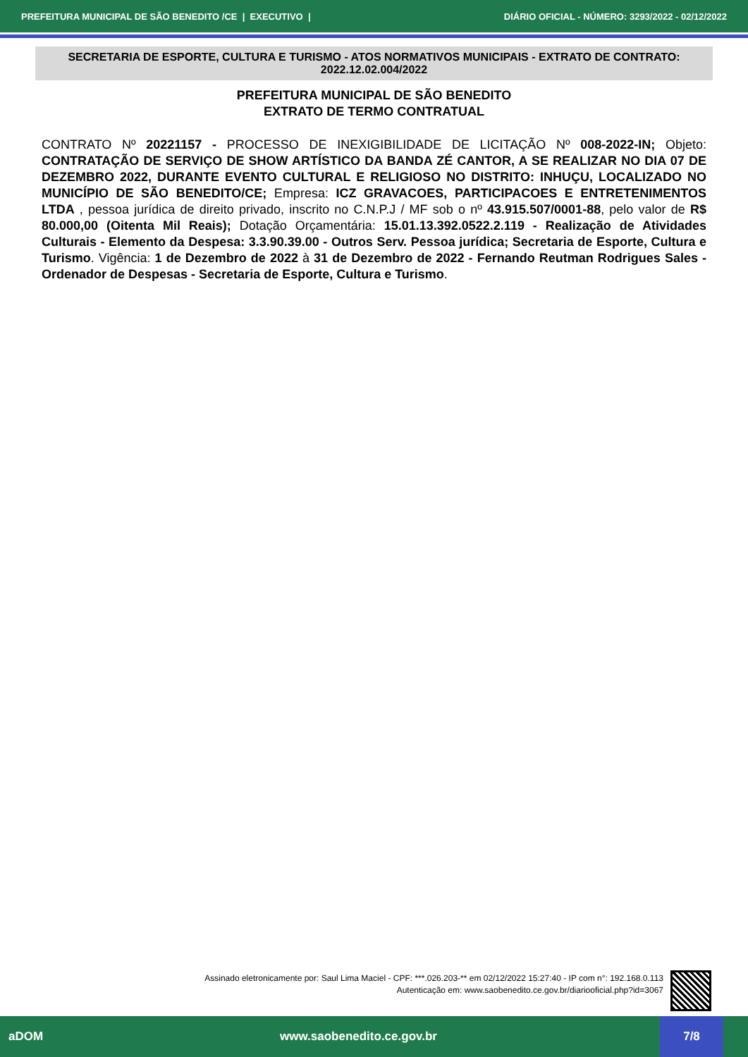PREFEITURA MUNICIPAL DE SÃO BENEDITO /CE | EXECUTIVO | DIÁRIO OFICIAL - NÚMERO: 3293/2022 - 02/12/2022
SECRETARIA DE ESPORTE, CULTURA E TURISMO - ATOS NORMATIVOS MUNICIPAIS - EXTRATO DE CONTRATO: 2022.12.02.004/2022
PREFEITURA MUNICIPAL DE SÃO BENEDITO
EXTRATO DE TERMO CONTRATUAL
CONTRATO Nº 20221157 - PROCESSO DE INEXIGIBILIDADE DE LICITAÇÃO Nº 008-2022-IN; Objeto: CONTRATAÇÃO DE SERVIÇO DE SHOW ARTÍSTICO DA BANDA ZÉ CANTOR, A SE REALIZAR NO DIA 07 DE DEZEMBRO 2022, DURANTE EVENTO CULTURAL E RELIGIOSO NO DISTRITO: INHUÇU, LOCALIZADO NO MUNICÍPIO DE SÃO BENEDITO/CE; Empresa: ICZ GRAVACOES, PARTICIPACOES E ENTRETENIMENTOS LTDA , pessoa jurídica de direito privado, inscrito no C.N.P.J / MF sob o nº 43.915.507/0001-88, pelo valor de R$ 80.000,00 (Oitenta Mil Reais); Dotação Orçamentária: 15.01.13.392.0522.2.119 - Realização de Atividades Culturais - Elemento da Despesa: 3.3.90.39.00 - Outros Serv. Pessoa jurídica; Secretaria de Esporte, Cultura e Turismo. Vigência: 1 de Dezembro de 2022 à 31 de Dezembro de 2022 - Fernando Reutman Rodrigues Sales - Ordenador de Despesas - Secretaria de Esporte, Cultura e Turismo.
Assinado eletronicamente por: Saul Lima Maciel - CPF: ***.026.203-** em 02/12/2022 15:27:40 - IP com n°: 192.168.0.113
Autenticação em: www.saobenedito.ce.gov.br/diariooficial.php?id=3067
aDOM www.saobenedito.ce.gov.br 7/8